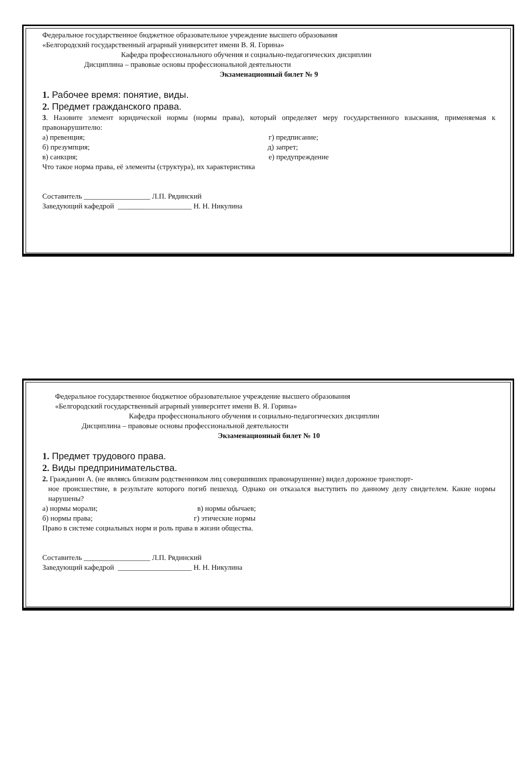Федеральное государственное бюджетное образовательное учреждение высшего образования
«Белгородский государственный аграрный университет имени В. Я. Горина»
Кафедра профессионального обучения и социально-педагогических дисциплин
Дисциплина – правовые основы профессиональной деятельности
Экзаменационный билет № 9
1. Рабочее время: понятие, виды.
2. Предмет гражданского права.
3. Назовите элемент юридической нормы (нормы права), который определяет меру государственного взыскания, применяемая к правонарушителю:
а) превенция; г) предписание;
б) презумпция; д) запрет;
в) санкция; е) предупреждение
Что такое норма права, её элементы (структура), их характеристика
Составитель __________________ Л.П. Рядинский
Заведующий кафедрой ____________________ Н. Н. Никулина
Федеральное государственное бюджетное образовательное учреждение высшего образования
«Белгородский государственный аграрный университет имени В. Я. Горина»
Кафедра профессионального обучения и социально-педагогических дисциплин
Дисциплина – правовые основы профессиональной деятельности
Экзаменационный билет № 10
1. Предмет трудового права.
2. Виды предпринимательства.
2. Гражданин А. (не являясь близким родственником лиц совершивших правонарушение) видел дорожное транспорт-
ное происшествие, в результате которого погиб пешеход. Однако он отказался выступить по данному делу свидетелем. Какие нормы нарушены?
а) нормы морали; в) нормы обычаев;
б) нормы права; г) этические нормы
Право в системе социальных норм и роль права в жизни общества.
Составитель __________________ Л.П. Рядинский
Заведующий кафедрой ____________________ Н. Н. Никулина